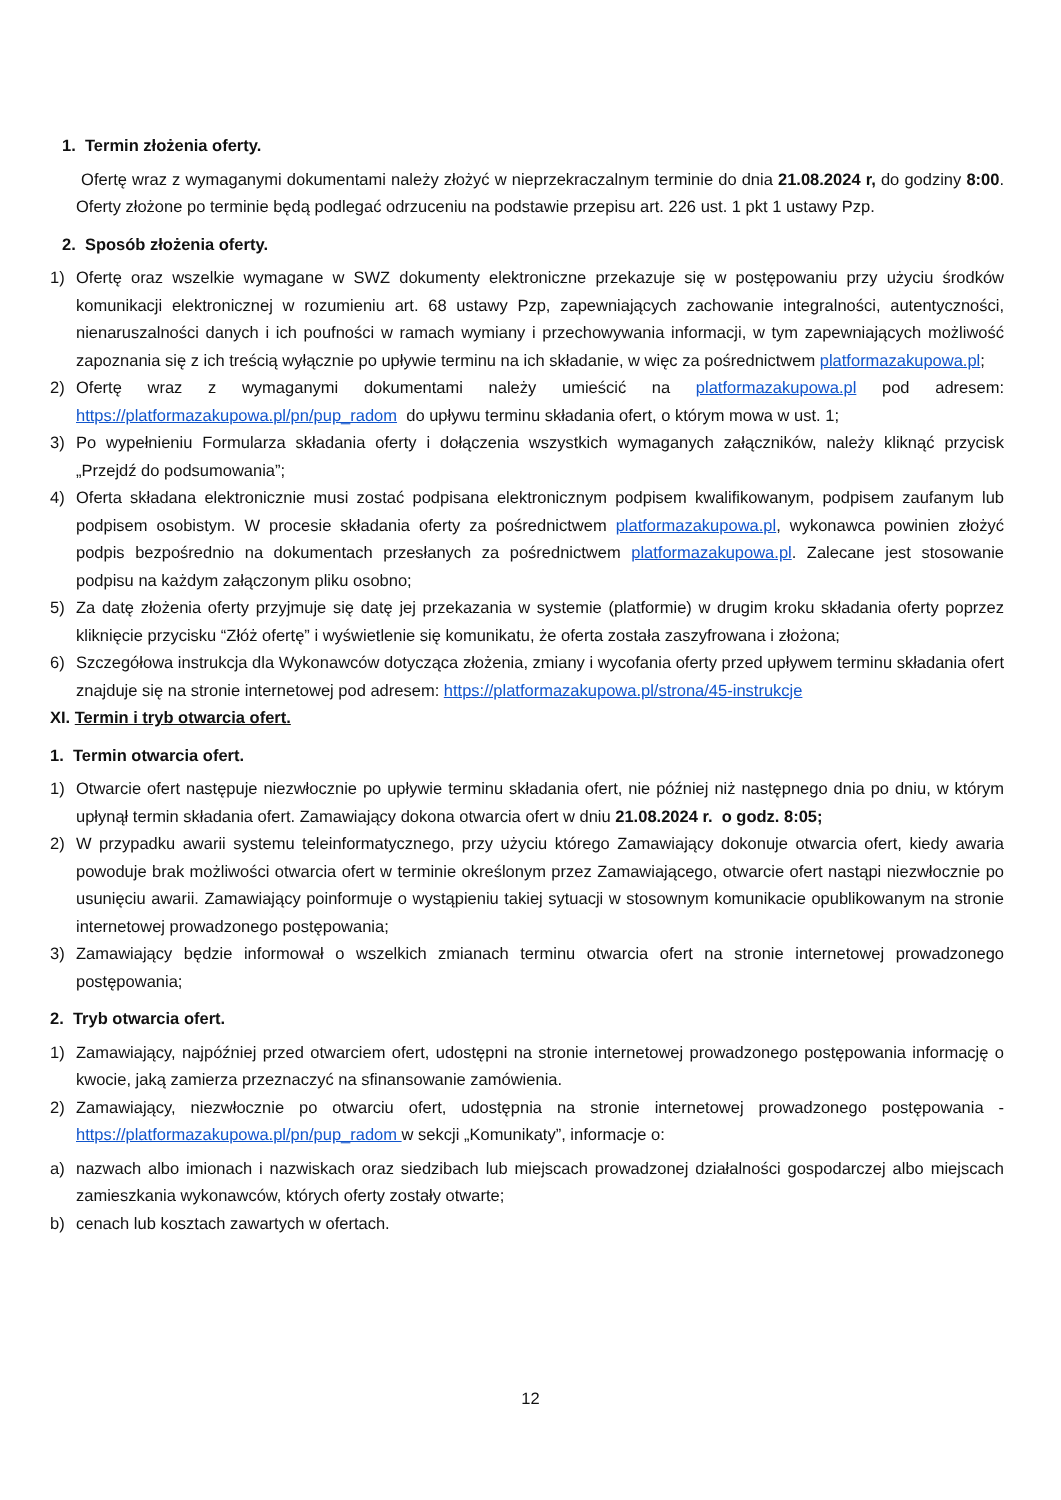1. Termin złożenia oferty.
Ofertę wraz z wymaganymi dokumentami należy złożyć w nieprzekraczalnym terminie do dnia 21.08.2024 r, do godziny 8:00. Oferty złożone po terminie będą podlegać odrzuceniu na podstawie przepisu art. 226 ust. 1 pkt 1 ustawy Pzp.
2. Sposób złożenia oferty.
1) Ofertę oraz wszelkie wymagane w SWZ dokumenty elektroniczne przekazuje się w postępowaniu przy użyciu środków komunikacji elektronicznej w rozumieniu art. 68 ustawy Pzp, zapewniających zachowanie integralności, autentyczności, nienaruszalności danych i ich poufności w ramach wymiany i przechowywania informacji, w tym zapewniających możliwość zapoznania się z ich treścią wyłącznie po upływie terminu na ich składanie, w więc za pośrednictwem platformazakupowa.pl;
2) Ofertę wraz z wymaganymi dokumentami należy umieścić na platformazakupowa.pl pod adresem: https://platformazakupowa.pl/pn/pup_radom do upływu terminu składania ofert, o którym mowa w ust. 1;
3) Po wypełnieniu Formularza składania oferty i dołączenia wszystkich wymaganych załączników, należy kliknąć przycisk „Przejdź do podsumowania”;
4) Oferta składana elektronicznie musi zostać podpisana elektronicznym podpisem kwalifikowanym, podpisem zaufanym lub podpisem osobistym. W procesie składania oferty za pośrednictwem platformazakupowa.pl, wykonawca powinien złożyć podpis bezpośrednio na dokumentach przesłanych za pośrednictwem platformazakupowa.pl. Zalecane jest stosowanie podpisu na każdym załączonym pliku osobno;
5) Za datę złożenia oferty przyjmuje się datę jej przekazania w systemie (platformie) w drugim kroku składania oferty poprzez kliknięcie przycisku “Złóż ofertę” i wyświetlenie się komunikatu, że oferta została zaszyfrowana i złożona;
6) Szczegółowa instrukcja dla Wykonawców dotycząca złożenia, zmiany i wycofania oferty przed upływem terminu składania ofert znajduje się na stronie internetowej pod adresem: https://platformazakupowa.pl/strona/45-instrukcje
XI. Termin i tryb otwarcia ofert.
1. Termin otwarcia ofert.
1) Otwarcie ofert następuje niezwłocznie po upływie terminu składania ofert, nie później niż następnego dnia po dniu, w którym upłynął termin składania ofert. Zamawiający dokona otwarcia ofert w dniu 21.08.2024 r. o godz. 8:05;
2) W przypadku awarii systemu teleinformatycznego, przy użyciu którego Zamawiający dokonuje otwarcia ofert, kiedy awaria powoduje brak możliwości otwarcia ofert w terminie określonym przez Zamawiającego, otwarcie ofert nastąpi niezwłocznie po usunięciu awarii. Zamawiający poinformuje o wystąpieniu takiej sytuacji w stosownym komunikacie opublikowanym na stronie internetowej prowadzonego postępowania;
3) Zamawiający będzie informował o wszelkich zmianach terminu otwarcia ofert na stronie internetowej prowadzonego postępowania;
2. Tryb otwarcia ofert.
1) Zamawiający, najpóźniej przed otwarciem ofert, udostępni na stronie internetowej prowadzonego postępowania informację o kwocie, jaką zamierza przeznaczyć na sfinansowanie zamówienia.
2) Zamawiający, niezwłocznie po otwarciu ofert, udostępnia na stronie internetowej prowadzonego postępowania - https://platformazakupowa.pl/pn/pup_radom w sekcji „Komunikaty”, informacje o:
a) nazwach albo imionach i nazwiskach oraz siedzibach lub miejscach prowadzonej działalności gospodarczej albo miejscach zamieszkania wykonawców, których oferty zostały otwarte;
b) cenach lub kosztach zawartych w ofertach.
12